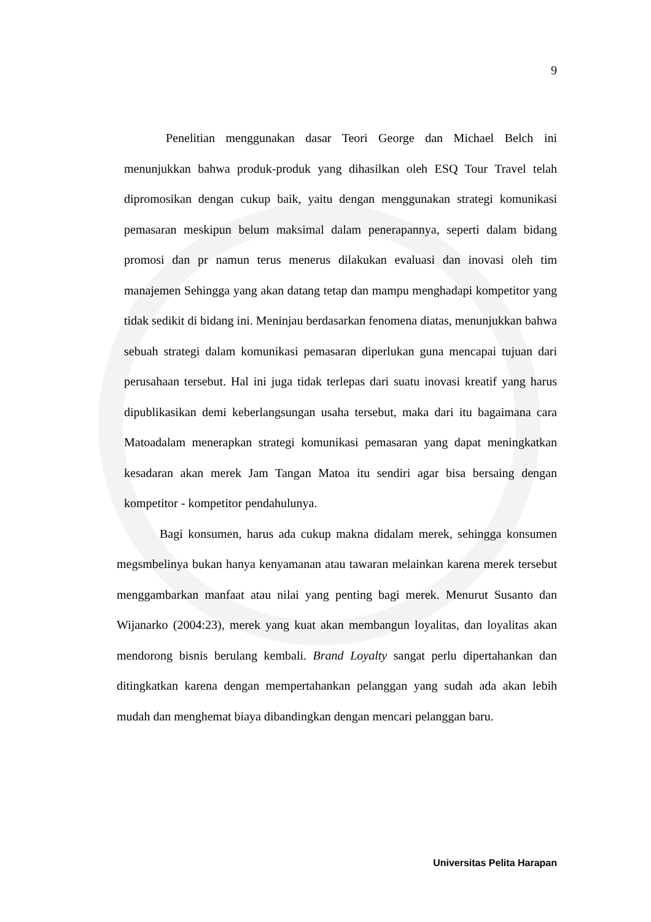9
Penelitian menggunakan dasar Teori George dan Michael Belch ini menunjukkan bahwa produk-produk yang dihasilkan oleh ESQ Tour Travel telah dipromosikan dengan cukup baik, yaitu dengan menggunakan strategi komunikasi pemasaran meskipun belum maksimal dalam penerapannya, seperti dalam bidang promosi dan pr namun terus menerus dilakukan evaluasi dan inovasi oleh tim manajemen Sehingga yang akan datang tetap dan mampu menghadapi kompetitor yang tidak sedikit di bidang ini. Meninjau berdasarkan fenomena diatas, menunjukkan bahwa sebuah strategi dalam komunikasi pemasaran diperlukan guna mencapai tujuan dari perusahaan tersebut. Hal ini juga tidak terlepas dari suatu inovasi kreatif yang harus dipublikasikan demi keberlangsungan usaha tersebut, maka dari itu bagaimana cara Matoadalam menerapkan strategi komunikasi pemasaran yang dapat meningkatkan kesadaran akan merek Jam Tangan Matoa itu sendiri agar bisa bersaing dengan kompetitor - kompetitor pendahulunya.
Bagi konsumen, harus ada cukup makna didalam merek, sehingga konsumen megsmbelinya bukan hanya kenyamanan atau tawaran melainkan karena merek tersebut menggambarkan manfaat atau nilai yang penting bagi merek. Menurut Susanto dan Wijanarko (2004:23), merek yang kuat akan membangun loyalitas, dan loyalitas akan mendorong bisnis berulang kembali. Brand Loyalty sangat perlu dipertahankan dan ditingkatkan karena dengan mempertahankan pelanggan yang sudah ada akan lebih mudah dan menghemat biaya dibandingkan dengan mencari pelanggan baru.
Universitas Pelita Harapan